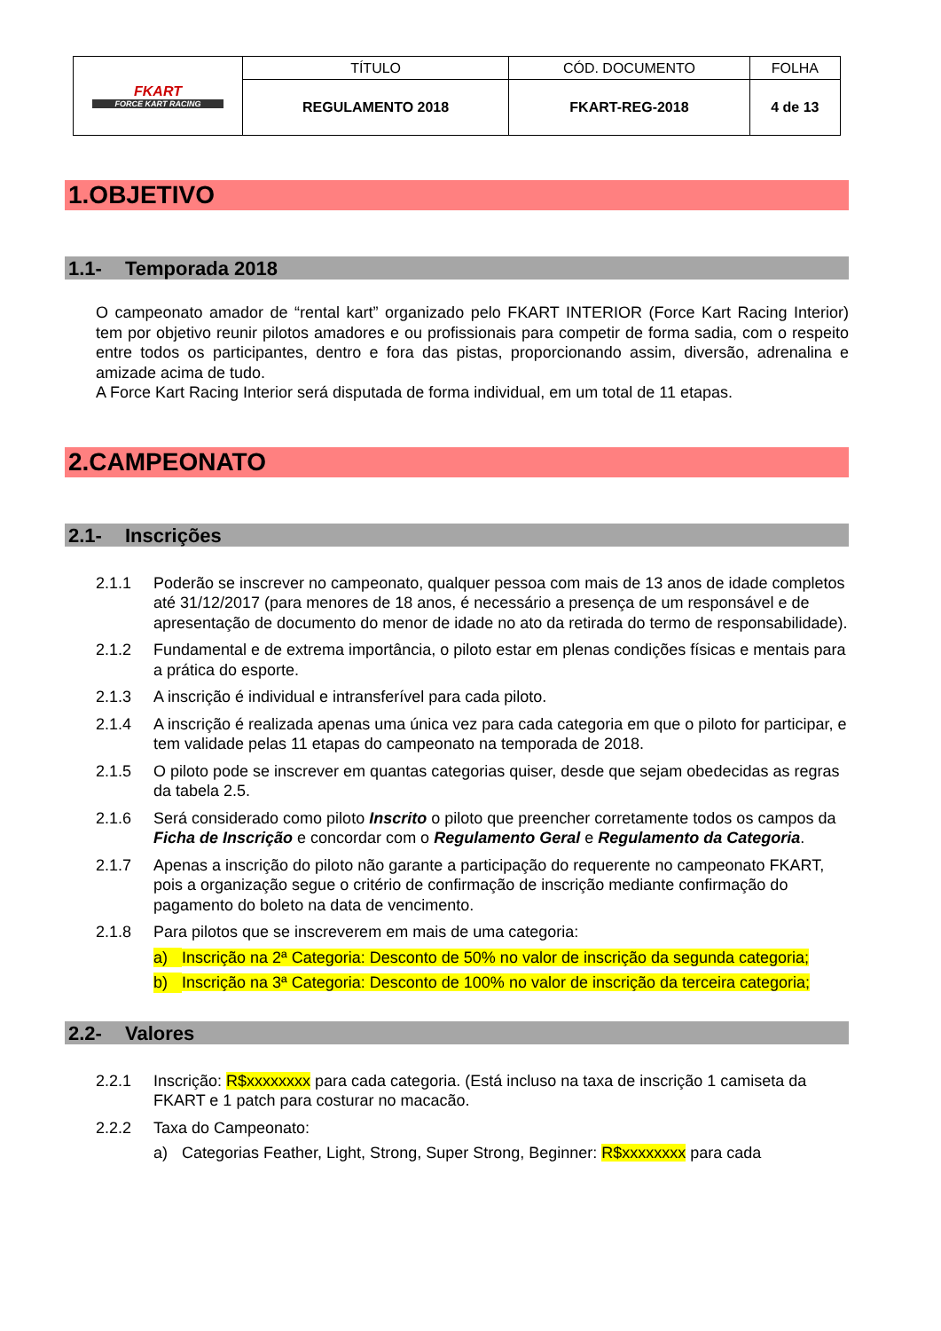| FKART FORCE KART RACING | TÍTULO | CÓD. DOCUMENTO | FOLHA |
| | REGULAMENTO 2018 | FKART-REG-2018 | 4 de 13 |
1.OBJETIVO
1.1- Temporada 2018
O campeonato amador de “rental kart” organizado pelo FKART INTERIOR (Force Kart Racing Interior) tem por objetivo reunir pilotos amadores e ou profissionais para competir de forma sadia, com o respeito entre todos os participantes, dentro e fora das pistas, proporcionando assim, diversão, adrenalina e amizade acima de tudo.
A Force Kart Racing Interior será disputada de forma individual, em um total de 11 etapas.
2.CAMPEONATO
2.1- Inscrições
2.1.1 Poderão se inscrever no campeonato, qualquer pessoa com mais de 13 anos de idade completos até 31/12/2017 (para menores de 18 anos, é necessário a presença de um responsável e de apresentação de documento do menor de idade no ato da retirada do termo de responsabilidade).
2.1.2 Fundamental e de extrema importância, o piloto estar em plenas condições físicas e mentais para a prática do esporte.
2.1.3 A inscrição é individual e intransferível para cada piloto.
2.1.4 A inscrição é realizada apenas uma única vez para cada categoria em que o piloto for participar, e tem validade pelas 11 etapas do campeonato na temporada de 2018.
2.1.5 O piloto pode se inscrever em quantas categorias quiser, desde que sejam obedecidas as regras da tabela 2.5.
2.1.6 Será considerado como piloto Inscrito o piloto que preencher corretamente todos os campos da Ficha de Inscrição e concordar com o Regulamento Geral e Regulamento da Categoria.
2.1.7 Apenas a inscrição do piloto não garante a participação do requerente no campeonato FKART, pois a organização segue o critério de confirmação de inscrição mediante confirmação do pagamento do boleto na data de vencimento.
2.1.8 Para pilotos que se inscreverem em mais de uma categoria:
a) Inscrição na 2ª Categoria: Desconto de 50% no valor de inscrição da segunda categoria;
b) Inscrição na 3ª Categoria: Desconto de 100% no valor de inscrição da terceira categoria;
2.2- Valores
2.2.1 Inscrição: R$xxxxxxxx para cada categoria. (Está incluso na taxa de inscrição 1 camiseta da FKART e 1 patch para costurar no macacão.
2.2.2 Taxa do Campeonato:
a) Categorias Feather, Light, Strong, Super Strong, Beginner: R$xxxxxxxx para cada